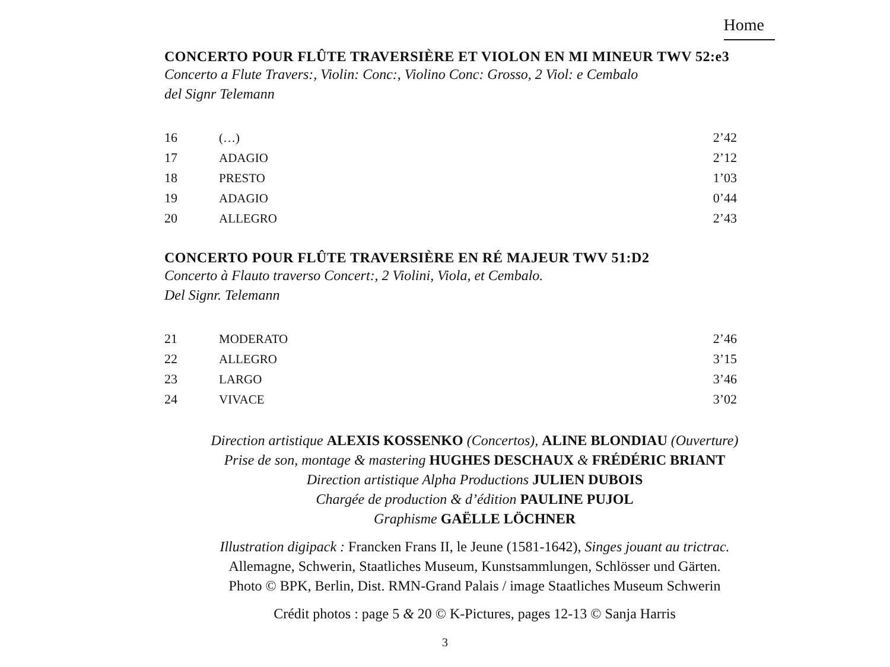Home
CONCERTO POUR FLÛTE TRAVERSIÈRE ET VIOLON EN MI MINEUR TWV 52:e3
Concerto a Flute Travers:, Violin: Conc:, Violino Conc: Grosso, 2 Viol: e Cembalo
del Signr Telemann
| 16 | (…) | 2’42 |
| 17 | ADAGIO | 2’12 |
| 18 | PRESTO | 1’03 |
| 19 | ADAGIO | 0’44 |
| 20 | ALLEGRO | 2’43 |
CONCERTO POUR FLÛTE TRAVERSIÈRE EN RÉ MAJEUR TWV 51:D2
Concerto à Flauto traverso Concert:, 2 Violini, Viola, et Cembalo.
Del Signr. Telemann
| 21 | MODERATO | 2’46 |
| 22 | ALLEGRO | 3’15 |
| 23 | LARGO | 3’46 |
| 24 | VIVACE | 3’02 |
Direction artistique ALEXIS KOSSENKO (Concertos), ALINE BLONDIAU (Ouverture)
Prise de son, montage & mastering HUGHES DESCHAUX & FRÉDÉRIC BRIANT
Direction artistique Alpha Productions JULIEN DUBOIS
Chargée de production & d’édition PAULINE PUJOL
Graphisme GAËLLE LÖCHNER
Illustration digipack : Francken Frans II, le Jeune (1581-1642), Singes jouant au trictrac.
Allemagne, Schwerin, Staatliches Museum, Kunstsammlungen, Schlösser und Gärten.
Photo © BPK, Berlin, Dist. RMN-Grand Palais / image Staatliches Museum Schwerin
Crédit photos : page 5 & 20 © K-Pictures, pages 12-13 © Sanja Harris
3